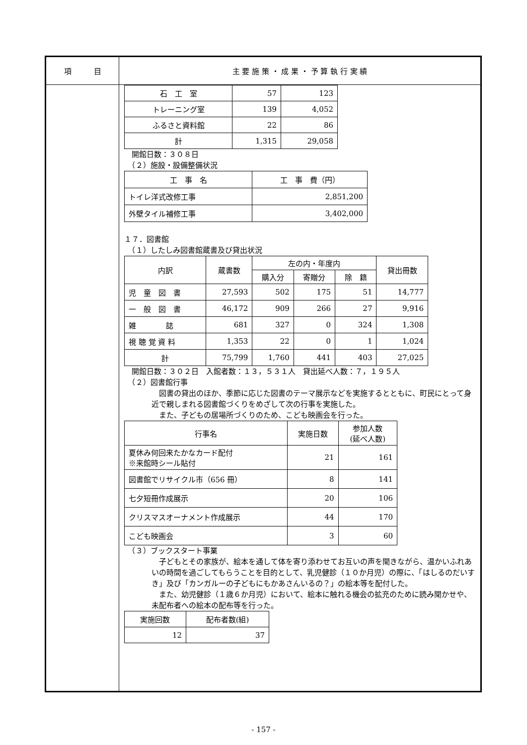項　　　目 主 要 施 策 ・ 成 果 ・ 予 算 執 行 実 績
| 石 工 室 | 57 | 123 |
| トレーニング室 | 139 | 4,052 |
| ふるさと資料館 | 22 | 86 |
| 計 | 1,315 | 29,058 |
　開館日数：３０８日
　（２）施設・設備整備状況
| 工 事 名 | 工 事 費（円） |
| トイレ洋式改修工事 | 2,851,200 |
| 外壁タイル補修工事 | 3,402,000 |
１７．図書館
　（１）したしみ図書館蔵書及び貸出状況
| 内訳 | 蔵書数 | 左の内・年度内 | | | 貸出冊数 |
| | | 購入分 | 寄贈分 | 除 籍 | |
| 児 童 図 書 | 27,593 | 502 | 175 | 51 | 14,777 |
| 一 般 図 書 | 46,172 | 909 | 266 | 27 | 9,916 |
| 雑 誌 | 681 | 327 | 0 | 324 | 1,308 |
| 視 聴 覚 資 料 | 1,353 | 22 | 0 | 1 | 1,024 |
| 計 | 75,799 | 1,760 | 441 | 403 | 27,025 |
　開館日数：３０２日　入館者数：１３，５３１人　貸出延べ人数：７，１９５人
　（２）図書館行事
　図書の貸出のほか、季節に応じた図書のテーマ展示などを実施するとともに、町民にとって身近で親しまれる図書館づくりをめざして次の行事を実施した。
　また、子どもの居場所づくりのため、こども映画会を行った。
| 行事名 | 実施日数 | 参加人数 (延べ人数) |
| 夏休み何回来たかなカード配付 ※来館時シール貼付 | 21 | 161 |
| 図書館でリサイクル市（656 冊） | 8 | 141 |
| 七夕短冊作成展示 | 20 | 106 |
| クリスマスオーナメント作成展示 | 44 | 170 |
| こども映画会 | 3 | 60 |
　（３）ブックスタート事業
　子どもとその家族が、絵本を通して体を寄り添わせてお互いの声を聞きながら、温かいふれあいの時間を過ごしてもらうことを目的として、乳児健診（１０か月児）の際に、「はしるのだいすき」及び「カンガルーの子どもにもかあさんいるの？」の絵本等を配付した。
　また、幼児健診（１歳６か月児）において、絵本に触れる機会の拡充のために読み聞かせや、未配布者への絵本の配布等を行った。
| 実施回数 | 配布者数(組) |
| 12 | 37 |
- 157 -